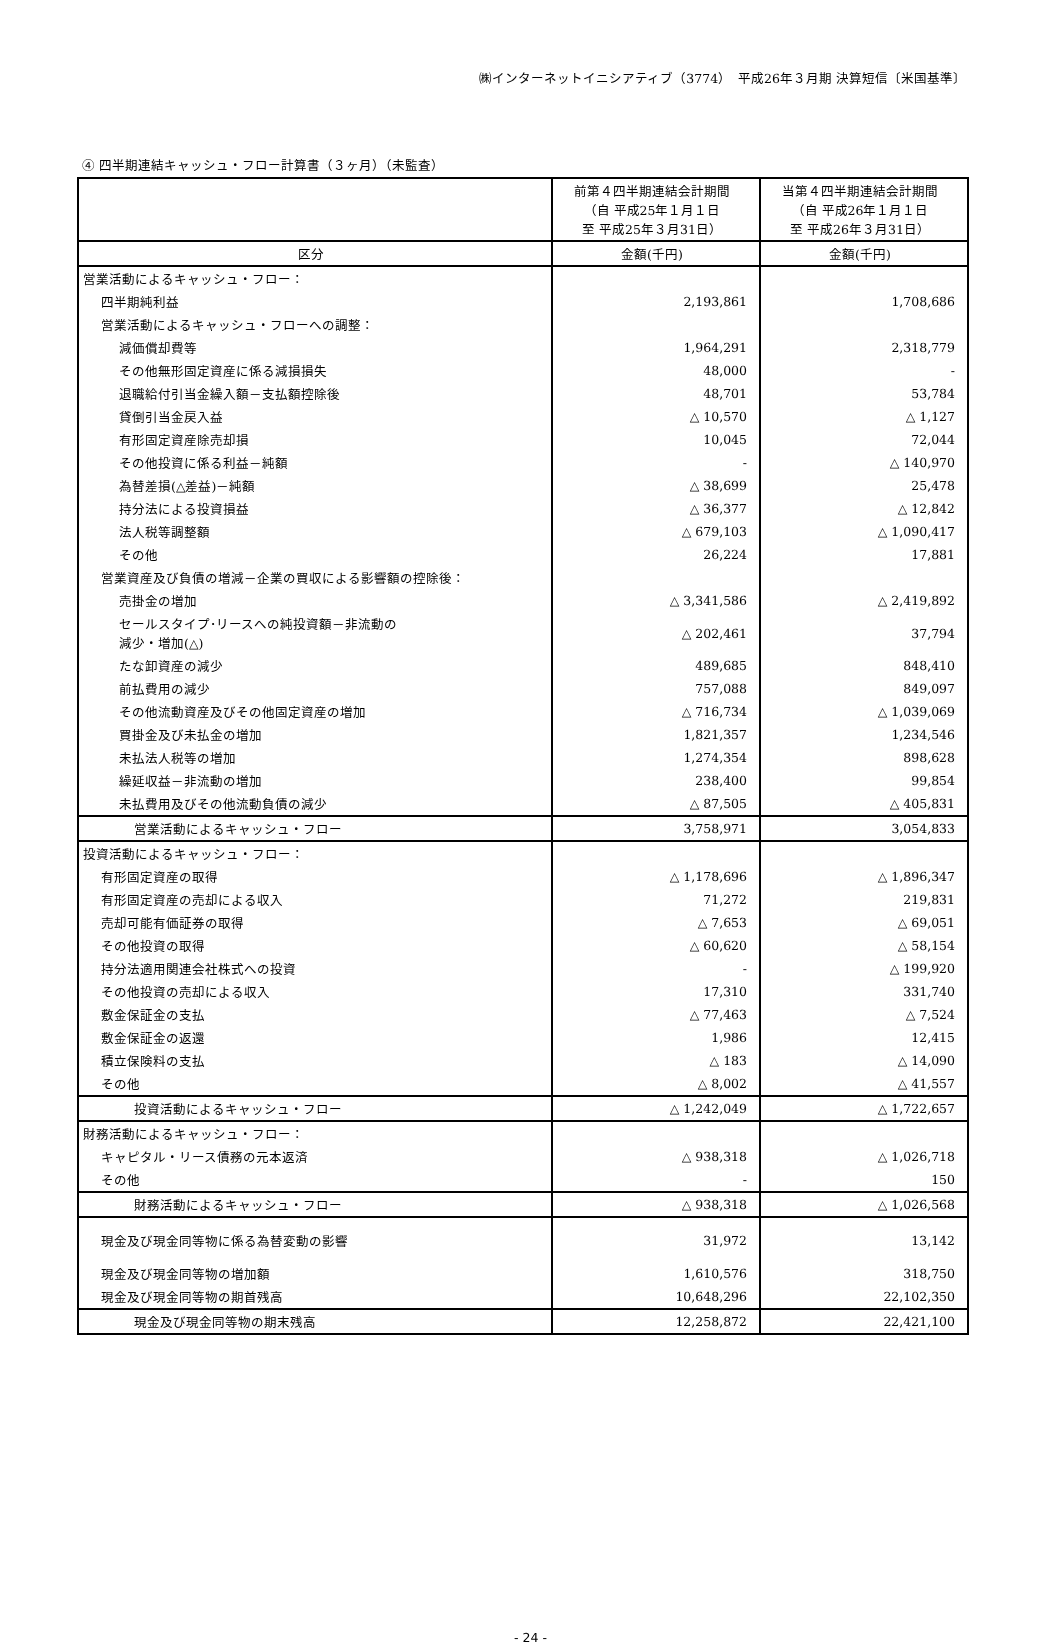㈱インターネットイニシアティブ（3774）　平成26年３月期 決算短信〔米国基準〕
④ 四半期連結キャッシュ・フロー計算書（３ヶ月）（未監査）
| | 前第４四半期連結会計期間 （自 平成25年１月１日 至 平成25年３月31日） | 当第４四半期連結会計期間 （自 平成26年１月１日 至 平成26年３月31日） |
| --- | --- | --- |
| 区分 | 金額(千円) | 金額(千円) |
| 営業活動によるキャッシュ・フロー： | | |
| 四半期純利益 | 2,193,861 | 1,708,686 |
| 営業活動によるキャッシュ・フローへの調整： | | |
| 減価償却費等 | 1,964,291 | 2,318,779 |
| その他無形固定資産に係る減損損失 | 48,000 | - |
| 退職給付引当金繰入額－支払額控除後 | 48,701 | 53,784 |
| 貸倒引当金戻入益 | △ 10,570 | △ 1,127 |
| 有形固定資産除売却損 | 10,045 | 72,044 |
| その他投資に係る利益－純額 | - | △ 140,970 |
| 為替差損(△差益)－純額 | △ 38,699 | 25,478 |
| 持分法による投資損益 | △ 36,377 | △ 12,842 |
| 法人税等調整額 | △ 679,103 | △ 1,090,417 |
| その他 | 26,224 | 17,881 |
| 営業資産及び負債の増減－企業の買収による影響額の控除後： | | |
| 売掛金の増加 | △ 3,341,586 | △ 2,419,892 |
| セールスタイプ･リースへの純投資額－非流動の 減少・増加(△) | △ 202,461 | 37,794 |
| たな卸資産の減少 | 489,685 | 848,410 |
| 前払費用の減少 | 757,088 | 849,097 |
| その他流動資産及びその他固定資産の増加 | △ 716,734 | △ 1,039,069 |
| 買掛金及び未払金の増加 | 1,821,357 | 1,234,546 |
| 未払法人税等の増加 | 1,274,354 | 898,628 |
| 繰延収益－非流動の増加 | 238,400 | 99,854 |
| 未払費用及びその他流動負債の減少 | △ 87,505 | △ 405,831 |
| 営業活動によるキャッシュ・フロー | 3,758,971 | 3,054,833 |
| 投資活動によるキャッシュ・フロー： | | |
| 有形固定資産の取得 | △ 1,178,696 | △ 1,896,347 |
| 有形固定資産の売却による収入 | 71,272 | 219,831 |
| 売却可能有価証券の取得 | △ 7,653 | △ 69,051 |
| その他投資の取得 | △ 60,620 | △ 58,154 |
| 持分法適用関連会社株式への投資 | - | △ 199,920 |
| その他投資の売却による収入 | 17,310 | 331,740 |
| 敷金保証金の支払 | △ 77,463 | △ 7,524 |
| 敷金保証金の返還 | 1,986 | 12,415 |
| 積立保険料の支払 | △ 183 | △ 14,090 |
| その他 | △ 8,002 | △ 41,557 |
| 投資活動によるキャッシュ・フロー | △ 1,242,049 | △ 1,722,657 |
| 財務活動によるキャッシュ・フロー： | | |
| キャピタル・リース債務の元本返済 | △ 938,318 | △ 1,026,718 |
| その他 | - | 150 |
| 財務活動によるキャッシュ・フロー | △ 938,318 | △ 1,026,568 |
| 現金及び現金同等物に係る為替変動の影響 | 31,972 | 13,142 |
| 現金及び現金同等物の増加額 | 1,610,576 | 318,750 |
| 現金及び現金同等物の期首残高 | 10,648,296 | 22,102,350 |
| 現金及び現金同等物の期末残高 | 12,258,872 | 22,421,100 |
- 24 -